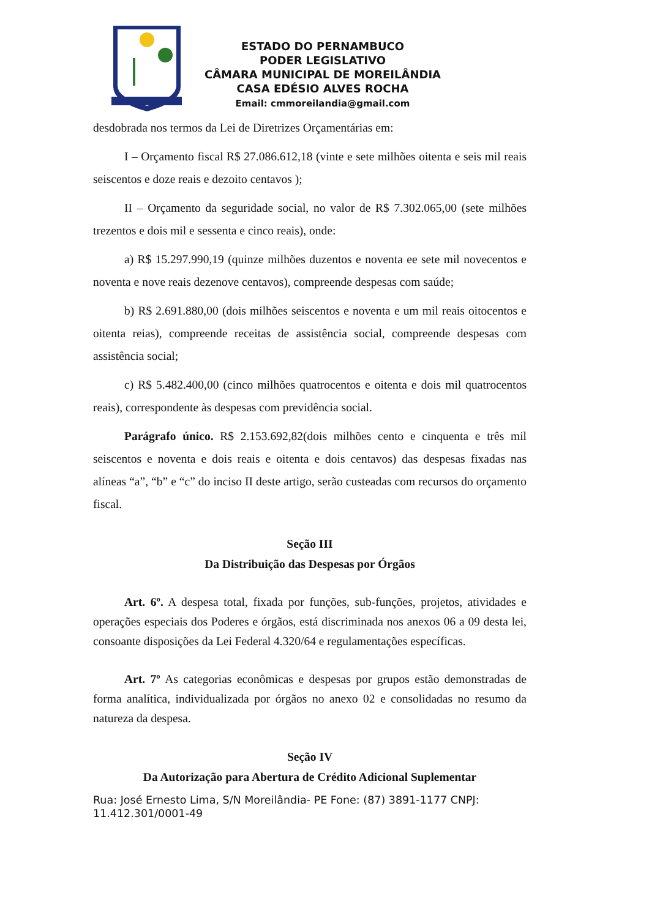ESTADO DO PERNAMBUCO
PODER LEGISLATIVO
CÂMARA MUNICIPAL DE MOREILÂNDIA
CASA EDÉSIO ALVES ROCHA
Email: cmmoreilandia@gmail.com
desdobrada nos termos da Lei de Diretrizes Orçamentárias em:
I – Orçamento fiscal R$ 27.086.612,18 (vinte e sete milhões oitenta e seis mil reais seiscentos e doze reais e dezoito centavos );
II – Orçamento da seguridade social, no valor de R$ 7.302.065,00 (sete milhões trezentos e dois mil e sessenta e cinco reais), onde:
a) R$ 15.297.990,19 (quinze milhões duzentos e noventa ee sete mil novecentos e noventa e nove reais dezenove centavos), compreende despesas com saúde;
b) R$ 2.691.880,00 (dois milhões seiscentos e noventa e um mil reais oitocentos e oitenta reias), compreende receitas de assistência social, compreende despesas com assistência social;
c) R$ 5.482.400,00 (cinco milhões quatrocentos e oitenta e dois mil quatrocentos reais), correspondente às despesas com previdência social.
Parágrafo único. R$ 2.153.692,82(dois milhões cento e cinquenta e três mil seiscentos e noventa e dois reais e oitenta e dois centavos) das despesas fixadas nas alíneas “a”, “b” e “c” do inciso II deste artigo, serão custeadas com recursos do orçamento fiscal.
Seção III
Da Distribuição das Despesas por Órgãos
Art. 6º. A despesa total, fixada por funções, sub-funções, projetos, atividades e operações especiais dos Poderes e órgãos, está discriminada nos anexos 06 a 09 desta lei, consoante disposições da Lei Federal 4.320/64 e regulamentações específicas.
Art. 7º As categorias econômicas e despesas por grupos estão demonstradas de forma analítica, individualizada por órgãos no anexo 02 e consolidadas no resumo da natureza da despesa.
Seção IV
Da Autorização para Abertura de Crédito Adicional Suplementar
Rua: José Ernesto Lima, S/N Moreilândia- PE Fone: (87) 3891-1177 CNPJ: 11.412.301/0001-49